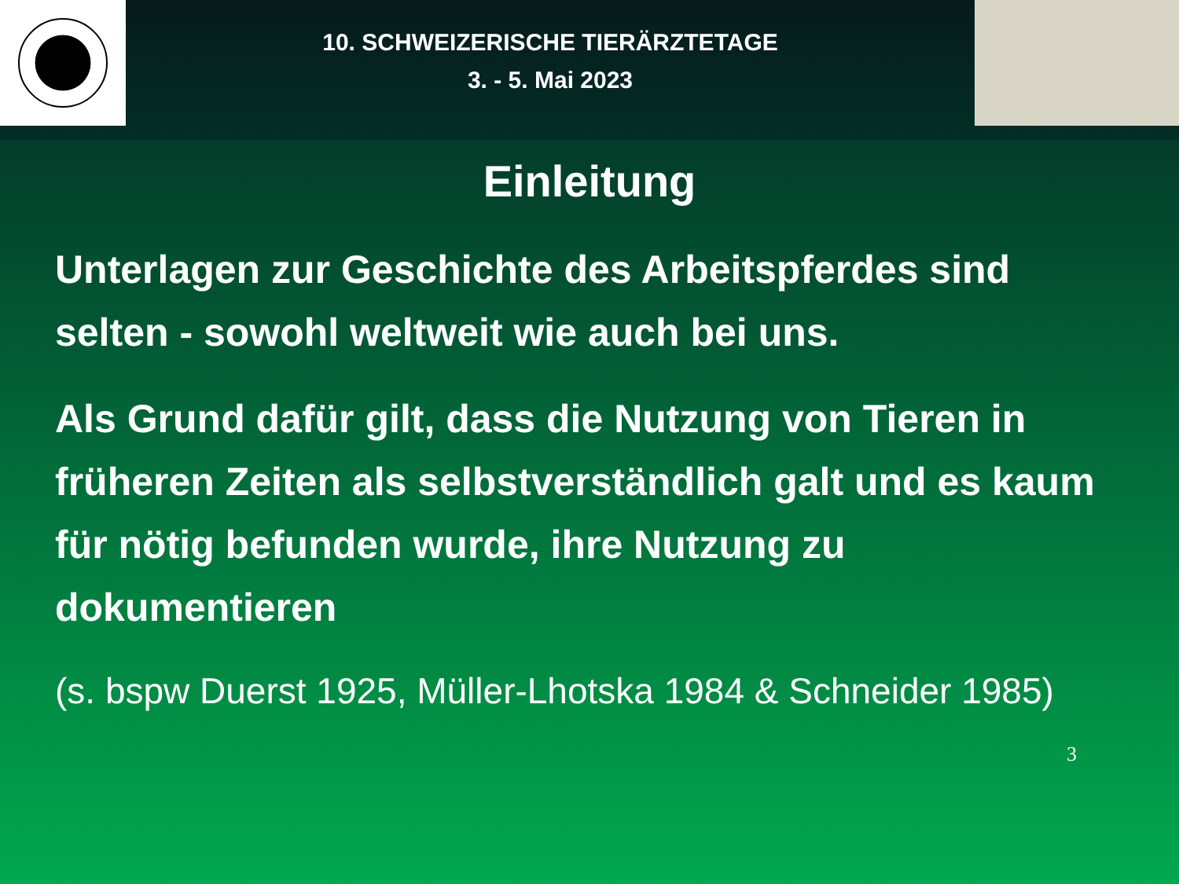10. SCHWEIZERISCHE TIERÄRZTETAGE
3. - 5. Mai 2023
Einleitung
Unterlagen zur Geschichte des Arbeitspferdes sind selten - sowohl weltweit wie auch bei uns.
Als Grund dafür gilt, dass die Nutzung von Tieren in früheren Zeiten als selbstverständlich galt und es kaum für nötig befunden wurde, ihre Nutzung zu dokumentieren
(s. bspw Duerst 1925, Müller-Lhotska 1984 & Schneider 1985)
3